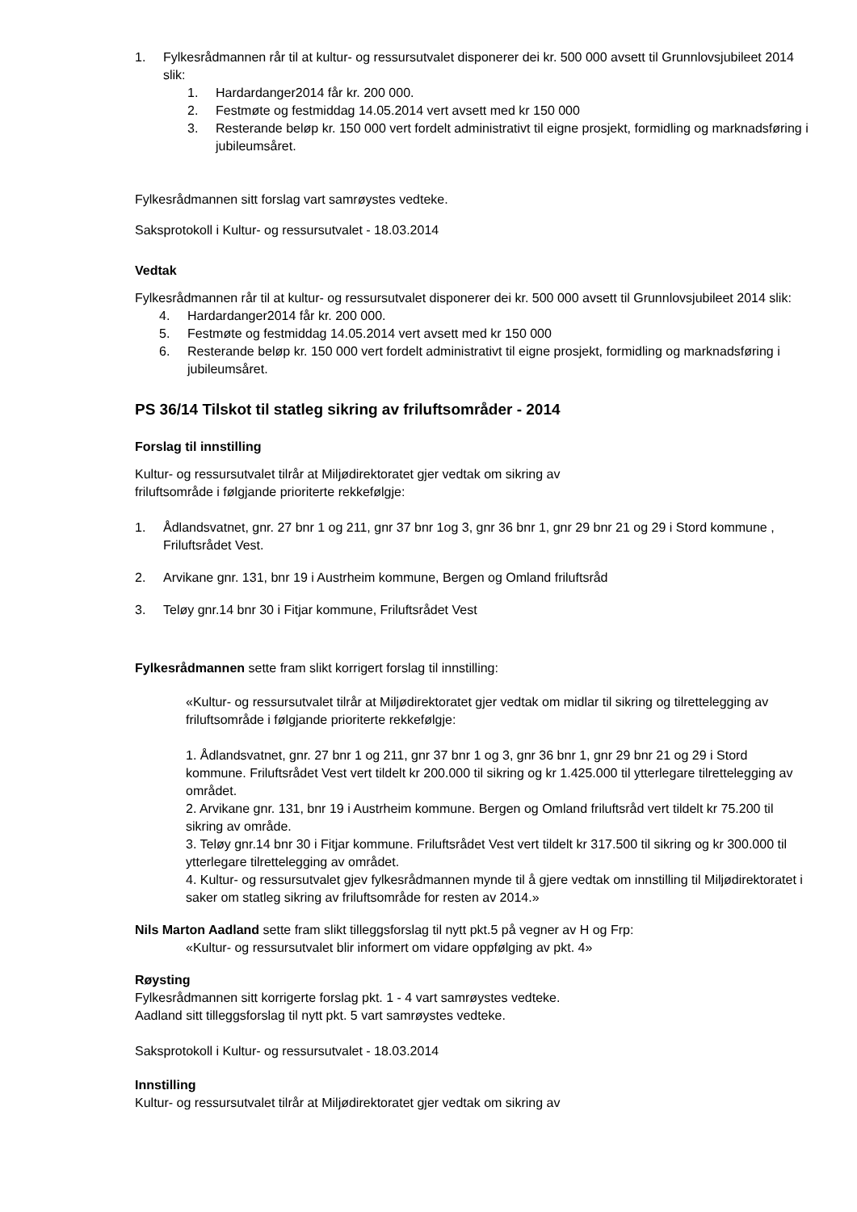1. Fylkesrådmannen rår til at kultur- og ressursutvalet disponerer dei kr. 500 000 avsett til Grunnlovsjubileet 2014 slik:
1. Hardardanger2014 får kr. 200 000.
2. Festmøte og festmiddag 14.05.2014 vert avsett med kr 150 000
3. Resterande beløp kr. 150 000 vert fordelt administrativt til eigne prosjekt, formidling og marknadsføring i jubileumsåret.
Fylkesrådmannen sitt forslag vart samrøystes vedteke.
Saksprotokoll i Kultur- og ressursutvalet - 18.03.2014
Vedtak
Fylkesrådmannen rår til at kultur- og ressursutvalet disponerer dei kr. 500 000 avsett til Grunnlovsjubileet 2014 slik:
4. Hardardanger2014 får kr. 200 000.
5. Festmøte og festmiddag 14.05.2014 vert avsett med kr 150 000
6. Resterande beløp kr. 150 000 vert fordelt administrativt til eigne prosjekt, formidling og marknadsføring i jubileumsåret.
PS 36/14 Tilskot til statleg sikring av friluftsområder - 2014
Forslag til innstilling
Kultur- og ressursutvalet tilrår at Miljødirektoratet gjer vedtak om sikring av
friluftsområde i følgjande prioriterte rekkefølgje:
1. Ådlandsvatnet, gnr. 27 bnr 1 og 211, gnr 37 bnr 1og 3, gnr 36 bnr 1, gnr 29 bnr 21 og 29 i Stord kommune , Friluftsrådet Vest.
2. Arvikane gnr. 131, bnr 19 i Austrheim kommune, Bergen og Omland friluftsråd
3. Teløy gnr.14 bnr 30 i Fitjar kommune, Friluftsrådet Vest
Fylkesrådmannen sette fram slikt korrigert forslag til innstilling:
«Kultur- og ressursutvalet tilrår at Miljødirektoratet gjer vedtak om midlar til sikring og tilrettelegging av friluftsområde i følgjande prioriterte rekkefølgje:
1. Ådlandsvatnet, gnr. 27 bnr 1 og 211, gnr 37 bnr 1 og 3, gnr 36 bnr 1, gnr 29 bnr 21 og 29 i Stord kommune. Friluftsrådet Vest vert tildelt kr 200.000 til sikring og kr 1.425.000 til ytterlegare tilrettelegging av området.
2. Arvikane gnr. 131, bnr 19 i Austrheim kommune. Bergen og Omland friluftsråd vert tildelt kr 75.200 til sikring av område.
3. Teløy gnr.14 bnr 30 i Fitjar kommune. Friluftsrådet Vest vert tildelt kr 317.500 til sikring og kr 300.000 til ytterlegare tilrettelegging av området.
4. Kultur- og ressursutvalet gjev fylkesrådmannen mynde til å gjere vedtak om innstilling til Miljødirektoratet i saker om statleg sikring av friluftsområde for resten av 2014.»
Nils Marton Aadland sette fram slikt tilleggsforslag til nytt pkt.5 på vegner av H og Frp:
«Kultur- og ressursutvalet blir informert om vidare oppfølging av pkt. 4»
Røysting
Fylkesrådmannen sitt korrigerte forslag pkt. 1 - 4 vart samrøystes vedteke.
Aadland sitt tilleggsforslag til nytt pkt. 5 vart samrøystes vedteke.
Saksprotokoll i Kultur- og ressursutvalet - 18.03.2014
Innstilling
Kultur- og ressursutvalet tilrår at Miljødirektoratet gjer vedtak om sikring av